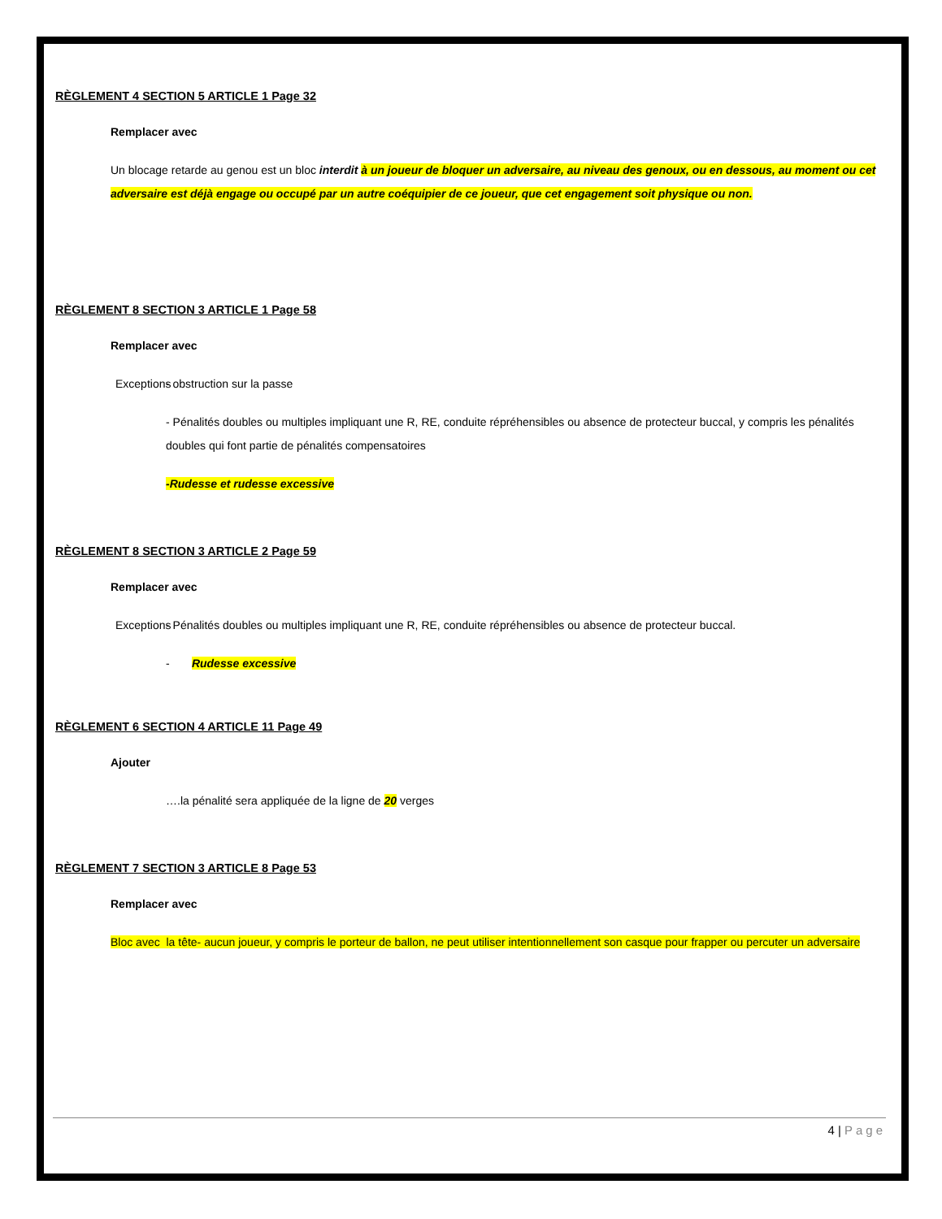RÈGLEMENT 4 SECTION 5 ARTICLE 1 Page 32
Remplacer avec
Un blocage retarde au genou est un bloc interdit à un joueur de bloquer un adversaire, au niveau des genoux, ou en dessous, au moment ou cet adversaire est déjà engage ou occupé par un autre coéquipier de ce joueur, que cet engagement soit physique ou non.
RÈGLEMENT 8 SECTION 3 ARTICLE 1 Page 58
Remplacer avec
Exceptions - obstruction sur la passe
- Pénalités doubles ou multiples impliquant une R, RE, conduite répréhensibles ou absence de protecteur buccal, y compris les pénalités doubles qui font partie de pénalités compensatoires
-Rudesse et rudesse excessive
RÈGLEMENT 8 SECTION 3 ARTICLE 2 Page 59
Remplacer avec
Exceptions - Pénalités doubles ou multiples impliquant une R, RE, conduite répréhensibles ou absence de protecteur buccal.
- Rudesse excessive
RÈGLEMENT 6 SECTION 4 ARTICLE 11 Page 49
Ajouter
….la pénalité sera appliquée de la ligne de 20 verges
RÈGLEMENT 7 SECTION 3 ARTICLE 8 Page 53
Remplacer avec
Bloc avec la tête- aucun joueur, y compris le porteur de ballon, ne peut utiliser intentionnellement son casque pour frapper ou percuter un adversaire
4 | Page